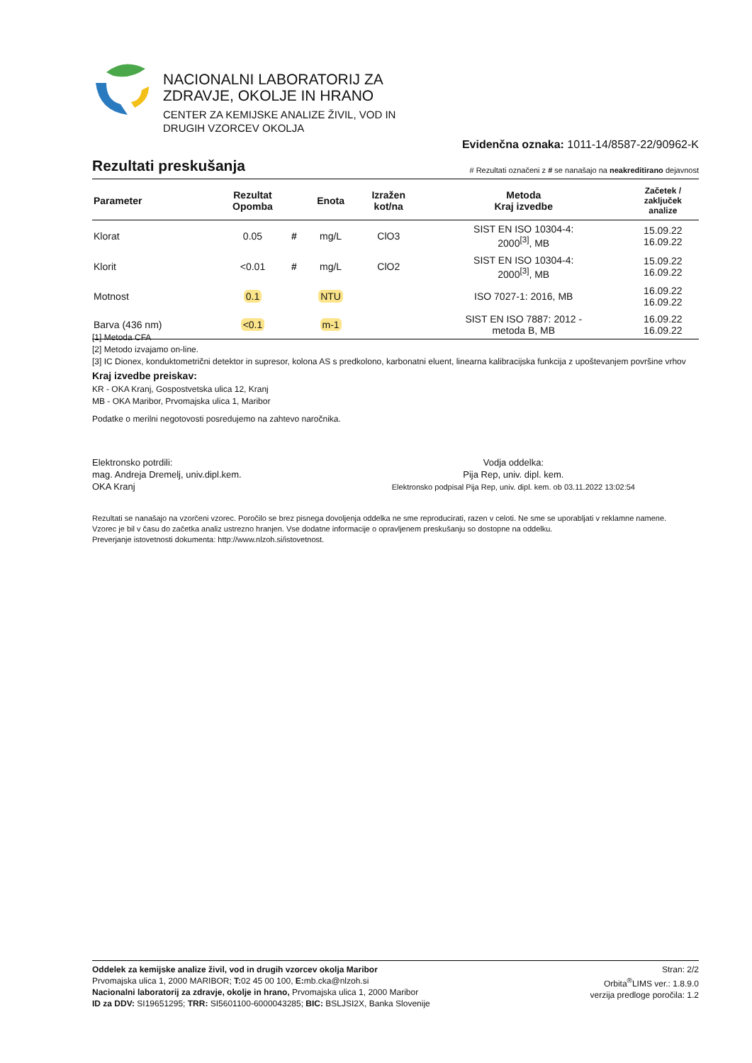NACIONALNI LABORATORIJ ZA
ZDRAVJE, OKOLJE IN HRANO
CENTER ZA KEMIJSKE ANALIZE ŽIVIL, VOD IN
DRUGIH VZORCEV OKOLJA
Evidenčna oznaka: 1011-14/8587-22/90962-K
Rezultati preskušanja
# Rezultati označeni z # se nanašajo na neakreditirano dejavnost
| Parameter | Rezultat Opomba | | Enota | Izražen kot/na | Metoda Kraj izvedbe | Začetek / zaključek analize |
| --- | --- | --- | --- | --- | --- | --- |
| Klorat | 0.05 | # | mg/L | ClO3 | SIST EN ISO 10304-4: 2000<sup>[3]</sup>, MB | 15.09.22 16.09.22 |
| Klorit | <0.01 | # | mg/L | ClO2 | SIST EN ISO 10304-4: 2000<sup>[3]</sup>, MB | 15.09.22 16.09.22 |
| Motnost | 0.1 | | NTU | | ISO 7027-1: 2016, MB | 16.09.22 16.09.22 |
| Barva (436 nm) | <0.1 | | m-1 | | SIST EN ISO 7887: 2012 - metoda B, MB | 16.09.22 16.09.22 |
[1] Metoda CFA
[2] Metodo izvajamo on-line.
[3] IC Dionex, konduktometrični detektor in supresor, kolona AS s predkolono, karbonatni eluent, linearna kalibracijska funkcija z upoštevanjem površine vrhov
Kraj izvedbe preiskav:
KR - OKA Kranj, Gospostvetska ulica 12, Kranj
MB - OKA Maribor, Prvomajska ulica 1, Maribor
Podatke o merilni negotovosti posredujemo na zahtevo naročnika.
Elektronsko potrdili:
mag. Andreja Dremelj, univ.dipl.kem.
OKA Kranj
Vodja oddelka:
Pija Rep, univ. dipl. kem.
Elektronsko podpisal Pija Rep, univ. dipl. kem. ob 03.11.2022 13:02:54
Rezultati se nanašajo na vzorčeni vzorec. Poročilo se brez pisnega dovoljenja oddelka ne sme reproducirati, razen v celoti. Ne sme se uporabljati v reklamne namene.
Vzorec je bil v času do začetka analiz ustrezno hranjen. Vse dodatne informacije o opravljenem preskušanju so dostopne na oddelku.
Preverjanje istovetnosti dokumenta: http://www.nlzoh.si/istovetnost.
Oddelek za kemijske analize živil, vod in drugih vzorcev okolja Maribor
Prvomajska ulica 1, 2000 MARIBOR; T: 02 45 00 100, E: mb.cka@nlzoh.si
Nacionalni laboratorij za zdravje, okolje in hrano, Prvomajska ulica 1, 2000 Maribor
ID za DDV: SI19651295; TRR: SI5601100-6000043285; BIC: BSLJSI2X, Banka Slovenije
Stran: 2/2
Orbita<sup>®</sup>LIMS ver.: 1.8.9.0
verzija predloge poročila: 1.2